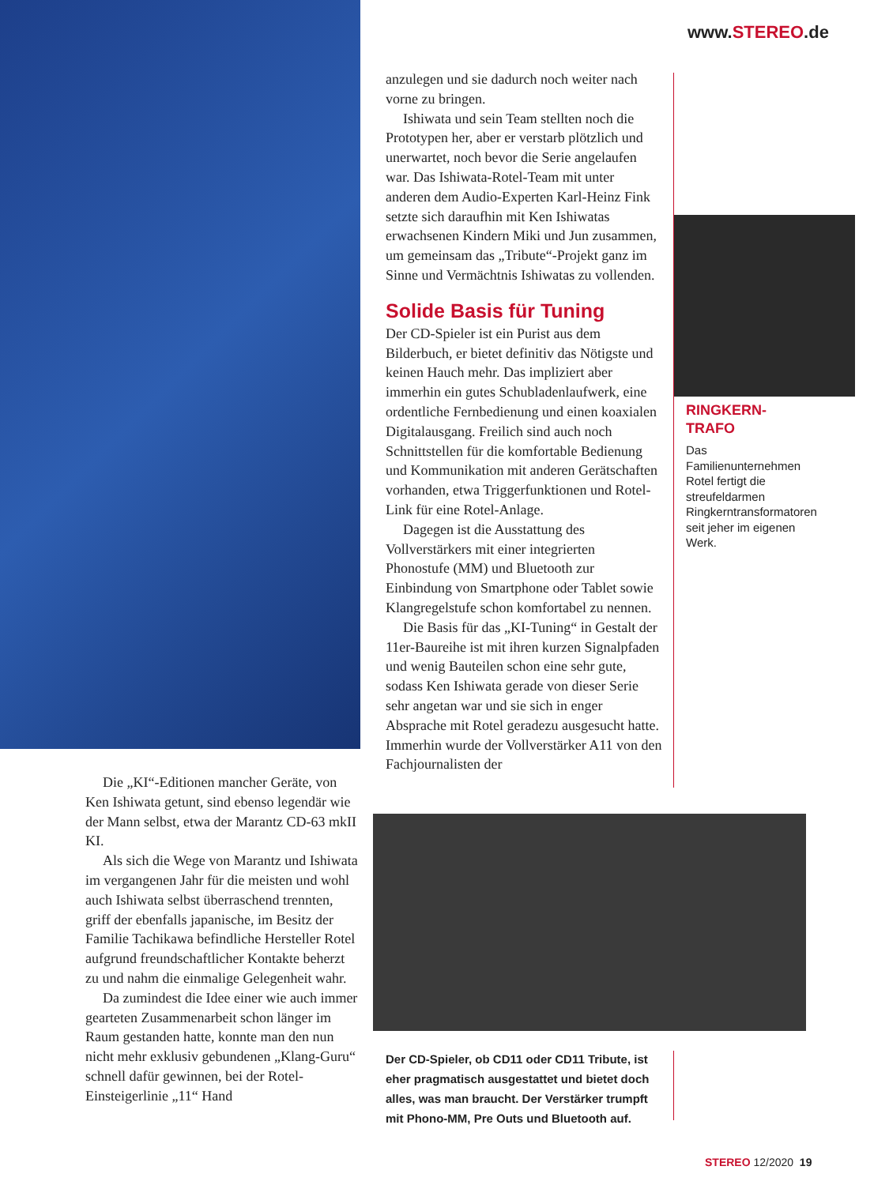www.STEREO.de
anzulegen und sie dadurch noch weiter nach vorne zu bringen.
Ishiwata und sein Team stellten noch die Prototypen her, aber er verstarb plötzlich und unerwartet, noch bevor die Serie angelaufen war. Das Ishiwata-Rotel-Team mit unter anderen dem Audio-Experten Karl-Heinz Fink setzte sich daraufhin mit Ken Ishiwatas erwachsenen Kindern Miki und Jun zusammen, um gemeinsam das „Tribute“-Projekt ganz im Sinne und Vermächtnis Ishiwatas zu vollenden.
Solide Basis für Tuning
Der CD-Spieler ist ein Purist aus dem Bilderbuch, er bietet definitiv das Nötigste und keinen Hauch mehr. Das impliziert aber immerhin ein gutes Schubladenlaufwerk, eine ordentliche Fernbedienung und einen koaxialen Digitalausgang. Freilich sind auch noch Schnittstellen für die komfortable Bedienung und Kommunikation mit anderen Gerätschaften vorhanden, etwa Triggerfunktionen und Rotel-Link für eine Rotel-Anlage.
Dagegen ist die Ausstattung des Vollverstärkers mit einer integrierten Phonostufe (MM) und Bluetooth zur Einbindung von Smartphone oder Tablet sowie Klangregelstufe schon komfortabel zu nennen.
Die Basis für das „KI-Tuning“ in Gestalt der 11er-Baureihe ist mit ihren kurzen Signalpfaden und wenig Bauteilen schon eine sehr gute, sodass Ken Ishiwata gerade von dieser Serie sehr angetan war und sie sich in enger Absprache mit Rotel geradezu ausgesucht hatte. Immerhin wurde der Vollverstärker A11 von den Fachjournalisten der
RINGKERN-
TRAFO
Das Familienunternehmen Rotel fertigt die streufeldarmen Ringkerntransformatoren seit jeher im eigenen Werk.
Die „KI“-Editionen mancher Geräte, von Ken Ishiwata getunt, sind ebenso legendär wie der Mann selbst, etwa der Marantz CD-63 mkII KI.
Als sich die Wege von Marantz und Ishiwata im vergangenen Jahr für die meisten und wohl auch Ishiwata selbst überraschend trennten, griff der ebenfalls japanische, im Besitz der Familie Tachikawa befindliche Hersteller Rotel aufgrund freundschaftlicher Kontakte beherzt zu und nahm die einmalige Gelegenheit wahr.
Da zumindest die Idee einer wie auch immer gearteten Zusammenarbeit schon länger im Raum gestanden hatte, konnte man den nun nicht mehr exklusiv gebundenen „Klang-Guru“ schnell dafür gewinnen, bei der Rotel-Einsteigerlinie „11“ Hand
Der CD-Spieler, ob CD11 oder CD11 Tribute, ist eher pragmatisch ausgestattet und bietet doch alles, was man braucht. Der Verstärker trumpft mit Phono-MM, Pre Outs und Bluetooth auf.
STEREO 12/2020 19